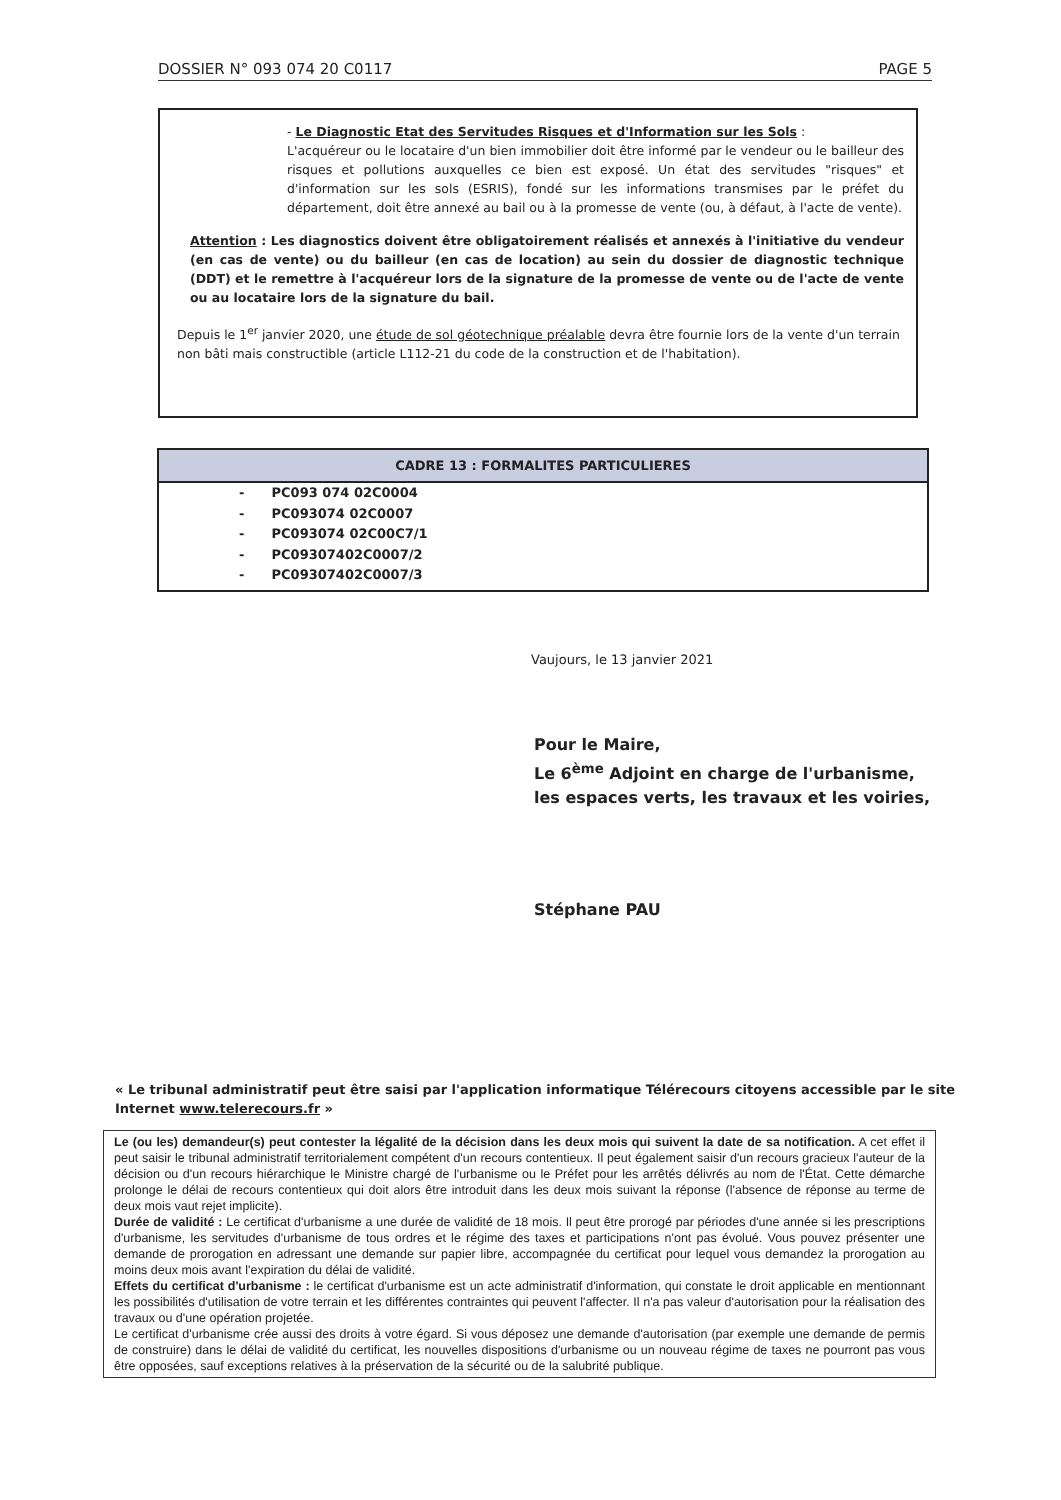DOSSIER N° 093 074 20 C0117 PAGE 5
- Le Diagnostic Etat des Servitudes Risques et d'Information sur les Sols :
L'acquéreur ou le locataire d'un bien immobilier doit être informé par le vendeur ou le bailleur des risques et pollutions auxquelles ce bien est exposé. Un état des servitudes "risques" et d'information sur les sols (ESRIS), fondé sur les informations transmises par le préfet du département, doit être annexé au bail ou à la promesse de vente (ou, à défaut, à l'acte de vente).
Attention : Les diagnostics doivent être obligatoirement réalisés et annexés à l'initiative du vendeur (en cas de vente) ou du bailleur (en cas de location) au sein du dossier de diagnostic technique (DDT) et le remettre à l'acquéreur lors de la signature de la promesse de vente ou de l'acte de vente ou au locataire lors de la signature du bail.
Depuis le 1<sup>er</sup> janvier 2020, une étude de sol géotechnique préalable devra être fournie lors de la vente d'un terrain non bâti mais constructible (article L112-21 du code de la construction et de l'habitation).
CADRE 13 : FORMALITES PARTICULIERES
- PC093 074 02C0004
- PC093074 02C0007
- PC093074 02C00C7/1
- PC09307402C0007/2
- PC09307402C0007/3
Vaujours, le 13 janvier 2021
Pour le Maire,
Le 6<sup>ème</sup> Adjoint en charge de l'urbanisme,
les espaces verts, les travaux et les voiries,
Stéphane PAU
« Le tribunal administratif peut être saisi par l'application informatique Télérecours citoyens accessible par le site Internet www.telerecours.fr »
Le (ou les) demandeur(s) peut contester la légalité de la décision dans les deux mois qui suivent la date de sa notification. A cet effet il peut saisir le tribunal administratif territorialement compétent d'un recours contentieux. Il peut également saisir d'un recours gracieux l'auteur de la décision ou d'un recours hiérarchique le Ministre chargé de l'urbanisme ou le Préfet pour les arrêtés délivrés au nom de l'État. Cette démarche prolonge le délai de recours contentieux qui doit alors être introduit dans les deux mois suivant la réponse (l'absence de réponse au terme de deux mois vaut rejet implicite).
Durée de validité : Le certificat d'urbanisme a une durée de validité de 18 mois. Il peut être prorogé par périodes d'une année si les prescriptions d'urbanisme, les servitudes d'urbanisme de tous ordres et le régime des taxes et participations n'ont pas évolué. Vous pouvez présenter une demande de prorogation en adressant une demande sur papier libre, accompagnée du certificat pour lequel vous demandez la prorogation au moins deux mois avant l'expiration du délai de validité.
Effets du certificat d'urbanisme : le certificat d'urbanisme est un acte administratif d'information, qui constate le droit applicable en mentionnant les possibilités d'utilisation de votre terrain et les différentes contraintes qui peuvent l'affecter. Il n'a pas valeur d'autorisation pour la réalisation des travaux ou d'une opération projetée.
Le certificat d'urbanisme crée aussi des droits à votre égard. Si vous déposez une demande d'autorisation (par exemple une demande de permis de construire) dans le délai de validité du certificat, les nouvelles dispositions d'urbanisme ou un nouveau régime de taxes ne pourront pas vous être opposées, sauf exceptions relatives à la préservation de la sécurité ou de la salubrité publique.